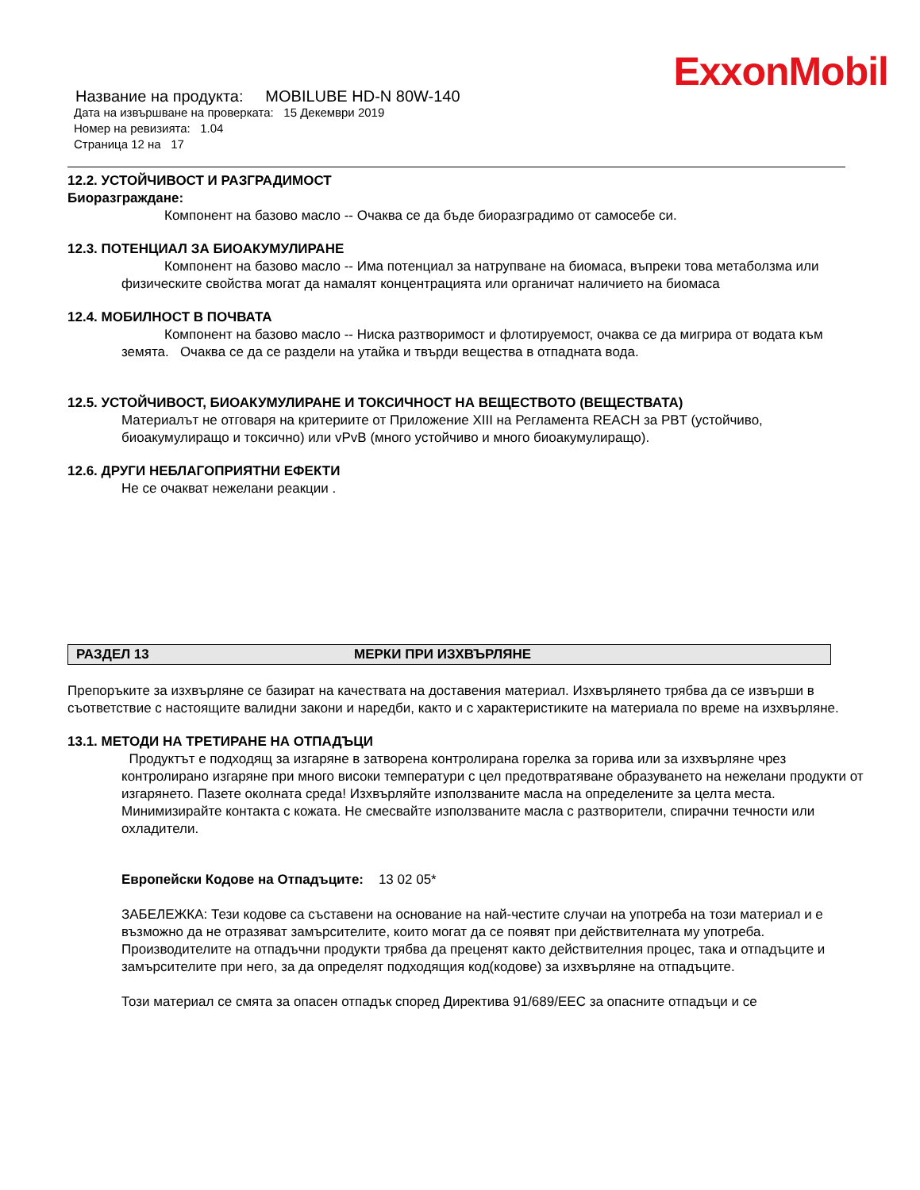ExxonMobil
Название на продукта: MOBILUBE HD-N 80W-140
Дата на извършване на проверката: 15 Декември 2019
Номер на ревизията: 1.04
Страница 12 на 17
12.2. УСТОЙЧИВОСТ И РАЗГРАДИМОСТ
Биоразграждане:
Компонент на базово масло -- Очаква се да бъде биоразградимо от самосебе си.
12.3. ПОТЕНЦИАЛ ЗА БИОАКУМУЛИРАНЕ
Компонент на базово масло -- Има потенциал за натрупване на биомаса, въпреки това метаболзма или физическите свойства могат да намалят концентрацията или органичат наличието на биомаса
12.4. МОБИЛНОСТ В ПОЧВАТА
Компонент на базово масло -- Ниска разтворимост и флотируемост, очаква се да мигрира от водата към земята. Очаква се да се раздели на утайка и твърди вещества в отпадната вода.
12.5. УСТОЙЧИВОСТ, БИОАКУМУЛИРАНЕ И ТОКСИЧНОСТ НА ВЕЩЕСТВОТО (ВЕЩЕСТВАТА)
Материалът не отговаря на критериите от Приложение XIII на Регламента REACH за PBT (устойчиво, биоакумулиращо и токсично) или vPvB (много устойчиво и много биоакумулиращо).
12.6. ДРУГИ НЕБЛАГОПРИЯТНИ ЕФЕКТИ
Не се очакват нежелани реакции .
РАЗДЕЛ 13 МЕРКИ ПРИ ИЗХВЪРЛЯНЕ
Препоръките за изхвърляне се базират на качествата на доставения материал. Изхвърлянето трябва да се извърши в съответствие с настоящите валидни закони и наредби, както и с характеристиките на материала по време на изхвърляне.
13.1. МЕТОДИ НА ТРЕТИРАНЕ НА ОТПАДЪЦИ
Продуктът е подходящ за изгаряне в затворена контролирана горелка за горива или за изхвърляне чрез контролирано изгаряне при много високи температури с цел предотвратяване образуването на нежелани продукти от изгарянето. Пазете околната среда! Изхвърляйте използваните масла на определените за целта места. Минимизирайте контакта с кожата. Не смесвайте използваните масла с разтворители, спирачни течности или охладители.
Европейски Кодове на Отпадъците: 13 02 05*
ЗАБЕЛЕЖКА: Тези кодове са съставени на основание на най-честите случаи на употреба на този материал и е възможно да не отразяват замърсителите, които могат да се появят при действителната му употреба. Производителите на отпадъчни продукти трябва да преценят както действителния процес, така и отпадъците и замърсителите при него, за да определят подходящия код(кодове) за изхвърляне на отпадъците.
Този материал се смята за опасен отпадък според Директива 91/689/EEC за опасните отпадъци и се